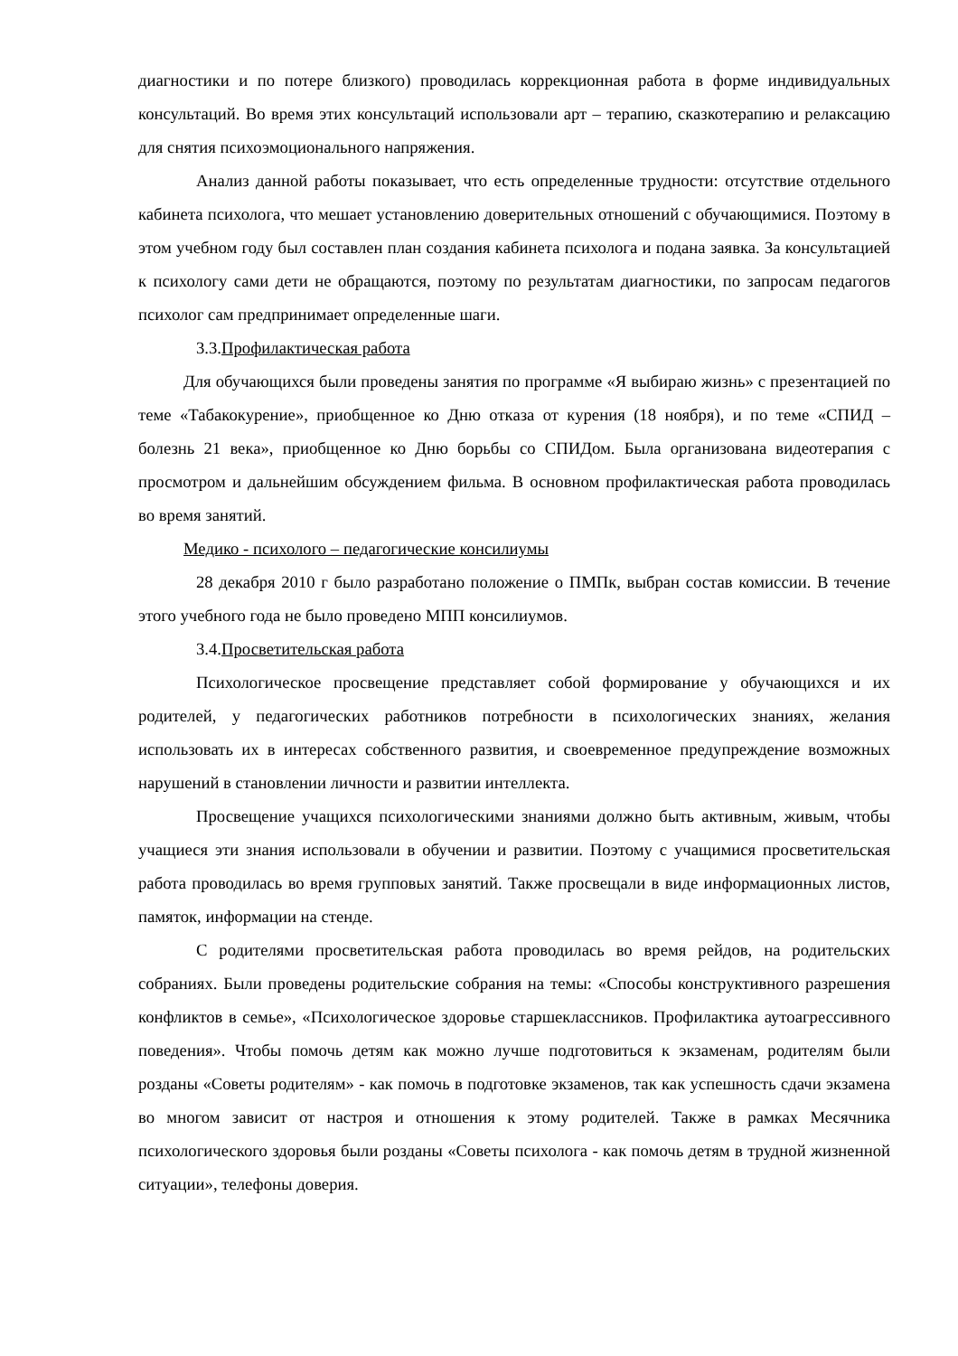диагностики и по потере близкого) проводилась коррекционная работа в форме индивидуальных консультаций. Во время этих консультаций использовали арт – терапию, сказкотерапию и релаксацию для снятия психоэмоционального напряжения.
Анализ данной работы показывает, что есть определенные трудности: отсутствие отдельного кабинета психолога, что мешает установлению доверительных отношений с обучающимися. Поэтому в этом учебном году был составлен план создания кабинета психолога и подана заявка. За консультацией к психологу сами дети не обращаются, поэтому по результатам диагностики, по запросам педагогов психолог сам предпринимает определенные шаги.
3.3.Профилактическая работа
Для обучающихся были проведены занятия по программе «Я выбираю жизнь» с презентацией по теме «Табакокурение», приобщенное ко Дню отказа от курения (18 ноября), и по теме «СПИД – болезнь 21 века», приобщенное ко Дню борьбы со СПИДом. Была организована видеотерапия с просмотром и дальнейшим обсуждением фильма. В основном профилактическая работа проводилась во время занятий.
Медико - психолого – педагогические консилиумы
28 декабря 2010 г было разработано положение о ПМПк, выбран состав комиссии. В течение этого учебного года не было проведено МПП консилиумов.
3.4.Просветительская работа
Психологическое просвещение представляет собой формирование у обучающихся и их родителей, у педагогических работников потребности в психологических знаниях, желания использовать их в интересах собственного развития, и своевременное предупреждение возможных нарушений в становлении личности и развитии интеллекта.
Просвещение учащихся психологическими знаниями должно быть активным, живым, чтобы учащиеся эти знания использовали в обучении и развитии. Поэтому с учащимися просветительская работа проводилась во время групповых занятий. Также просвещали в виде информационных листов, памяток, информации на стенде.
С родителями просветительская работа проводилась во время рейдов, на родительских собраниях. Были проведены родительские собрания на темы: «Способы конструктивного разрешения конфликтов в семье», «Психологическое здоровье старшеклассников. Профилактика аутоагрессивного поведения». Чтобы помочь детям как можно лучше подготовиться к экзаменам, родителям были розданы «Советы родителям» - как помочь в подготовке экзаменов, так как успешность сдачи экзамена во многом зависит от настроя и отношения к этому родителей. Также в рамках Месячника психологического здоровья были розданы «Советы психолога - как помочь детям в трудной жизненной ситуации», телефоны доверия.